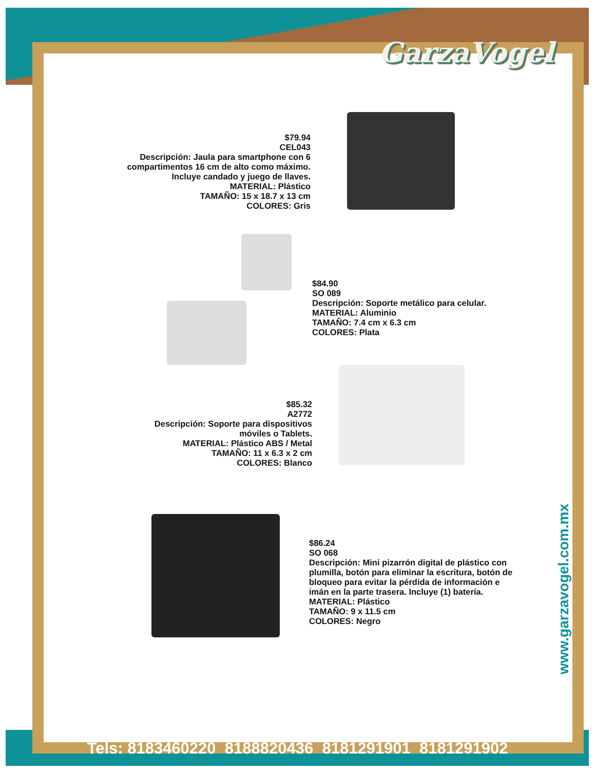GarzaVogel
$79.94
CEL043
Descripción: Jaula para smartphone con 6 compartimentos 16 cm de alto como máximo. Incluye candado y juego de llaves.
MATERIAL: Plástico
TAMAÑO: 15 x 18.7 x 13 cm
COLORES: Gris
$84.90
SO 089
Descripción: Soporte metálico para celular.
MATERIAL: Aluminio
TAMAÑO: 7.4 cm x 6.3 cm
COLORES: Plata
$85.32
A2772
Descripción: Soporte para dispositivos móviles o Tablets.
MATERIAL: Plástico ABS / Metal
TAMAÑO: 11 x 6.3 x 2 cm
COLORES: Blanco
$86.24
SO 068
Descripción: Mini pizarrón digital de plástico con plumilla, botón para eliminar la escritura, botón de bloqueo para evitar la pérdida de información e imán en la parte trasera. Incluye (1) batería.
MATERIAL: Plástico
TAMAÑO: 9 x 11.5 cm
COLORES: Negro
www.garzavogel.com.mx
Tels: 8183460220 8188820436 8181291901 8181291902